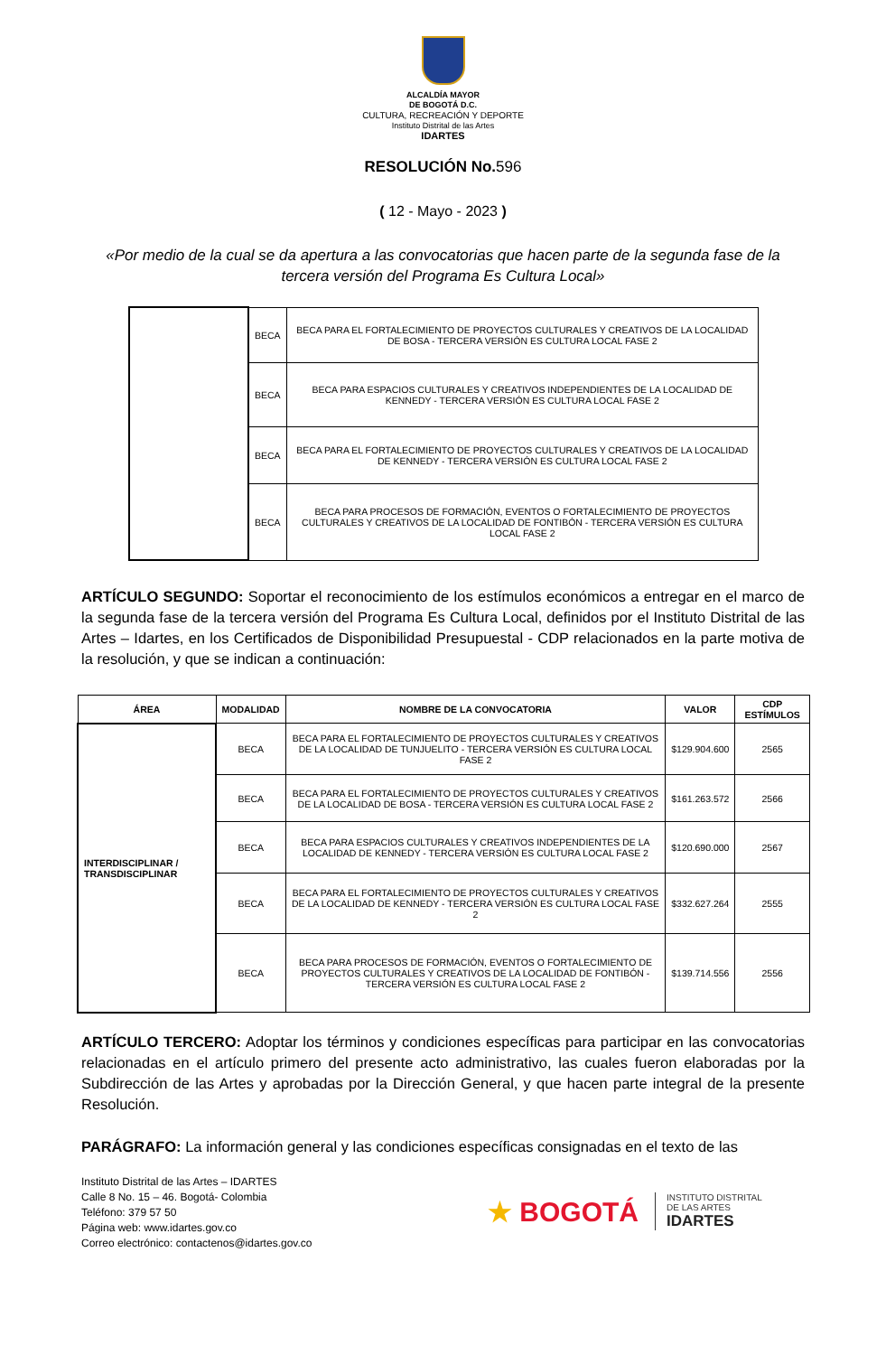ALCALDÍA MAYOR
DE BOGOTÁ D.C.
CULTURA, RECREACIÓN Y DEPORTE
Instituto Distrital de las Artes
IDARTES
RESOLUCIÓN No.596
( 12 - Mayo - 2023 )
«Por medio de la cual se da apertura a las convocatorias que hacen parte de la segunda fase de la tercera versión del Programa Es Cultura Local»
| | BECA | BECA PARA EL FORTALECIMIENTO DE PROYECTOS CULTURALES Y CREATIVOS DE LA LOCALIDAD DE BOSA - TERCERA VERSIÓN ES CULTURA LOCAL FASE 2 |
| | BECA | BECA PARA ESPACIOS CULTURALES Y CREATIVOS INDEPENDIENTES DE LA LOCALIDAD DE KENNEDY - TERCERA VERSIÓN ES CULTURA LOCAL FASE 2 |
| | BECA | BECA PARA EL FORTALECIMIENTO DE PROYECTOS CULTURALES Y CREATIVOS DE LA LOCALIDAD DE KENNEDY - TERCERA VERSIÓN ES CULTURA LOCAL FASE 2 |
| | BECA | BECA PARA PROCESOS DE FORMACIÓN, EVENTOS O FORTALECIMIENTO DE PROYECTOS CULTURALES Y CREATIVOS DE LA LOCALIDAD DE FONTIBÓN - TERCERA VERSIÓN ES CULTURA LOCAL FASE 2 |
ARTÍCULO SEGUNDO: Soportar el reconocimiento de los estímulos económicos a entregar en el marco de la segunda fase de la tercera versión del Programa Es Cultura Local, definidos por el Instituto Distrital de las Artes – Idartes, en los Certificados de Disponibilidad Presupuestal - CDP relacionados en la parte motiva de la resolución, y que se indican a continuación:
| ÁREA | MODALIDAD | NOMBRE DE LA CONVOCATORIA | VALOR | CDP ESTÍMULOS |
| --- | --- | --- | --- | --- |
| INTERDISCIPLINAR / TRANSDISCIPLINAR | BECA | BECA PARA EL FORTALECIMIENTO DE PROYECTOS CULTURALES Y CREATIVOS DE LA LOCALIDAD DE TUNJUELITO - TERCERA VERSIÓN ES CULTURA LOCAL FASE 2 | $129.904.600 | 2565 |
| | BECA | BECA PARA EL FORTALECIMIENTO DE PROYECTOS CULTURALES Y CREATIVOS DE LA LOCALIDAD DE BOSA - TERCERA VERSIÓN ES CULTURA LOCAL FASE 2 | $161.263.572 | 2566 |
| | BECA | BECA PARA ESPACIOS CULTURALES Y CREATIVOS INDEPENDIENTES DE LA LOCALIDAD DE KENNEDY - TERCERA VERSIÓN ES CULTURA LOCAL FASE 2 | $120.690.000 | 2567 |
| | BECA | BECA PARA EL FORTALECIMIENTO DE PROYECTOS CULTURALES Y CREATIVOS DE LA LOCALIDAD DE KENNEDY - TERCERA VERSIÓN ES CULTURA LOCAL FASE 2 | $332.627.264 | 2555 |
| | BECA | BECA PARA PROCESOS DE FORMACIÓN, EVENTOS O FORTALECIMIENTO DE PROYECTOS CULTURALES Y CREATIVOS DE LA LOCALIDAD DE FONTIBÓN - TERCERA VERSIÓN ES CULTURA LOCAL FASE 2 | $139.714.556 | 2556 |
ARTÍCULO TERCERO: Adoptar los términos y condiciones específicas para participar en las convocatorias relacionadas en el artículo primero del presente acto administrativo, las cuales fueron elaboradas por la Subdirección de las Artes y aprobadas por la Dirección General, y que hacen parte integral de la presente Resolución.
PARÁGRAFO: La información general y las condiciones específicas consignadas en el texto de las
Instituto Distrital de las Artes – IDARTES
Calle 8 No. 15 – 46. Bogotá- Colombia
Teléfono: 379 57 50
Página web: www.idartes.gov.co
Correo electrónico: contactenos@idartes.gov.co
★ BOGOTÁ
INSTITUTO DISTRITAL
DE LAS ARTES
IDARTES